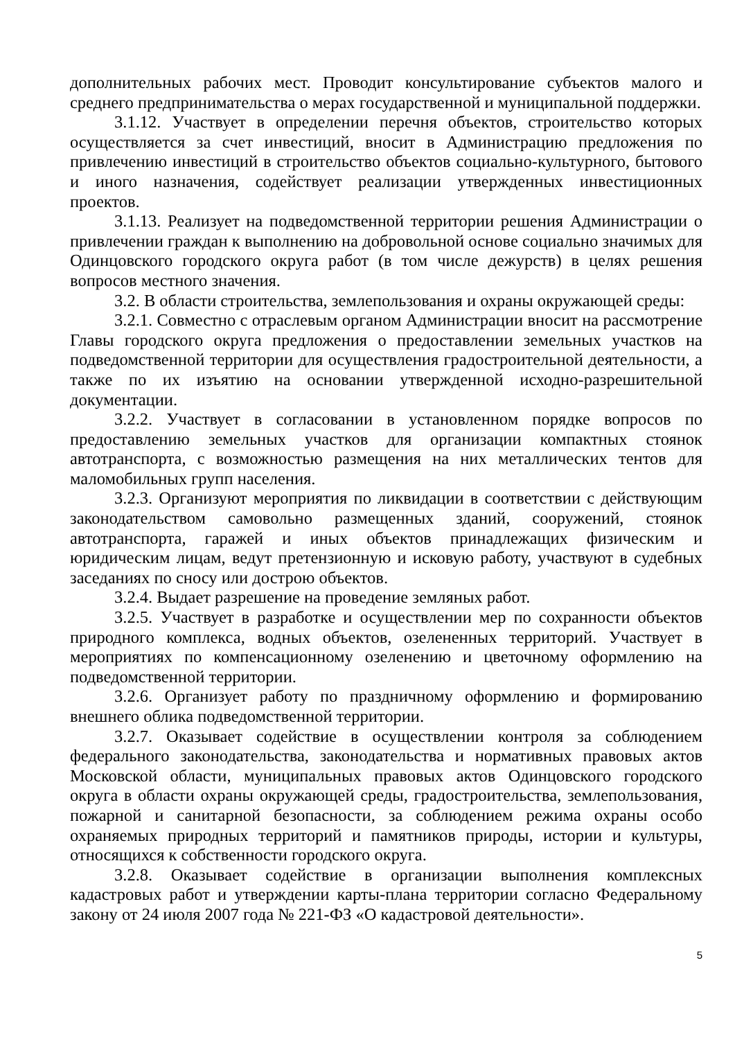дополнительных рабочих мест. Проводит консультирование субъектов малого и среднего предпринимательства о мерах государственной и муниципальной поддержки.
3.1.12. Участвует в определении перечня объектов, строительство которых осуществляется за счет инвестиций, вносит в Администрацию предложения по привлечению инвестиций в строительство объектов социально-культурного, бытового и иного назначения, содействует реализации утвержденных инвестиционных проектов.
3.1.13. Реализует на подведомственной территории решения Администрации о привлечении граждан к выполнению на добровольной основе социально значимых для Одинцовского городского округа работ (в том числе дежурств) в целях решения вопросов местного значения.
3.2. В области строительства, землепользования и охраны окружающей среды:
3.2.1. Совместно с отраслевым органом Администрации вносит на рассмотрение Главы городского округа предложения о предоставлении земельных участков на подведомственной территории для осуществления градостроительной деятельности, а также по их изъятию на основании утвержденной исходно-разрешительной документации.
3.2.2. Участвует в согласовании в установленном порядке вопросов по предоставлению земельных участков для организации компактных стоянок автотранспорта, с возможностью размещения на них металлических тентов для маломобильных групп населения.
3.2.3. Организуют мероприятия по ликвидации в соответствии с действующим законодательством самовольно размещенных зданий, сооружений, стоянок автотранспорта, гаражей и иных объектов принадлежащих физическим и юридическим лицам, ведут претензионную и исковую работу, участвуют в судебных заседаниях по сносу или дострою объектов.
3.2.4. Выдает разрешение на проведение земляных работ.
3.2.5. Участвует в разработке и осуществлении мер по сохранности объектов природного комплекса, водных объектов, озелененных территорий. Участвует в мероприятиях по компенсационному озеленению и цветочному оформлению на подведомственной территории.
3.2.6. Организует работу по праздничному оформлению и формированию внешнего облика подведомственной территории.
3.2.7. Оказывает содействие в осуществлении контроля за соблюдением федерального законодательства, законодательства и нормативных правовых актов Московской области, муниципальных правовых актов Одинцовского городского округа в области охраны окружающей среды, градостроительства, землепользования, пожарной и санитарной безопасности, за соблюдением режима охраны особо охраняемых природных территорий и памятников природы, истории и культуры, относящихся к собственности городского округа.
3.2.8. Оказывает содействие в организации выполнения комплексных кадастровых работ и утверждении карты-плана территории согласно Федеральному закону от 24 июля 2007 года № 221-ФЗ «О кадастровой деятельности».
5